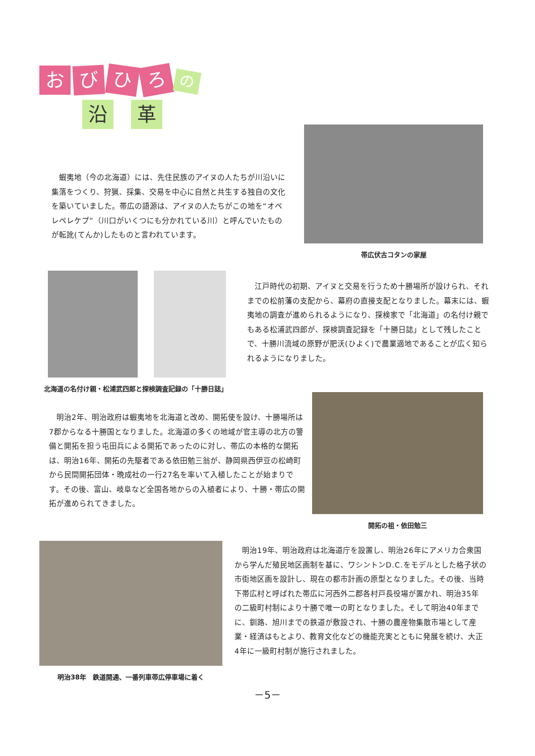お び ひ ろ の
沿 革
　蝦夷地（今の北海道）には、先住民族のアイヌの人たちが川沿いに集落をつくり、狩猟、採集、交易を中心に自然と共生する独自の文化を築いていました。帯広の語源は、アイヌの人たちがこの地を“オペレペレケプ”（川口がいくつにも分かれている川）と呼んでいたものが転訛(てんか)したものと言われています。
帯広伏古コタンの家屋
北海道の名付け親・松浦武四郎と探検調査記録の「十勝日誌」
　江戸時代の初期、アイヌと交易を行うため十勝場所が設けられ、それまでの松前藩の支配から、幕府の直接支配となりました。幕末には、蝦夷地の調査が進められるようになり、探検家で「北海道」の名付け親でもある松浦武四郎が、探検調査記録を「十勝日誌」として残したことで、十勝川流域の原野が肥沃(ひよく)で農業適地であることが広く知られるようになりました。
　明治2年、明治政府は蝦夷地を北海道と改め、開拓使を設け、十勝場所は7郡からなる十勝国となりました。北海道の多くの地域が官主導の北方の警備と開拓を担う屯田兵による開拓であったのに対し、帯広の本格的な開拓は、明治16年、開拓の先駆者である依田勉三翁が、静岡県西伊豆の松崎町から民間開拓団体・晩成社の一行27名を率いて入植したことが始まりです。その後、富山、岐阜など全国各地からの入植者により、十勝・帯広の開拓が進められてきました。
開拓の祖・依田勉三
明治38年　鉄道開通、一番列車帯広停車場に着く
　明治19年、明治政府は北海道庁を設置し、明治26年にアメリカ合衆国から学んだ殖民地区画制を基に、ワシントンD.C.をモデルとした格子状の市街地区画を設計し、現在の都市計画の原型となりました。その後、当時下帯広村と呼ばれた帯広に河西外二郡各村戸長役場が置かれ、明治35年の二級町村制により十勝で唯一の町となりました。そして明治40年までに、釧路、旭川までの鉄道が敷設され、十勝の農産物集散市場として産業・経済はもとより、教育文化などの機能充実とともに発展を続け、大正4年に一級町村制が施行されました。
－5－